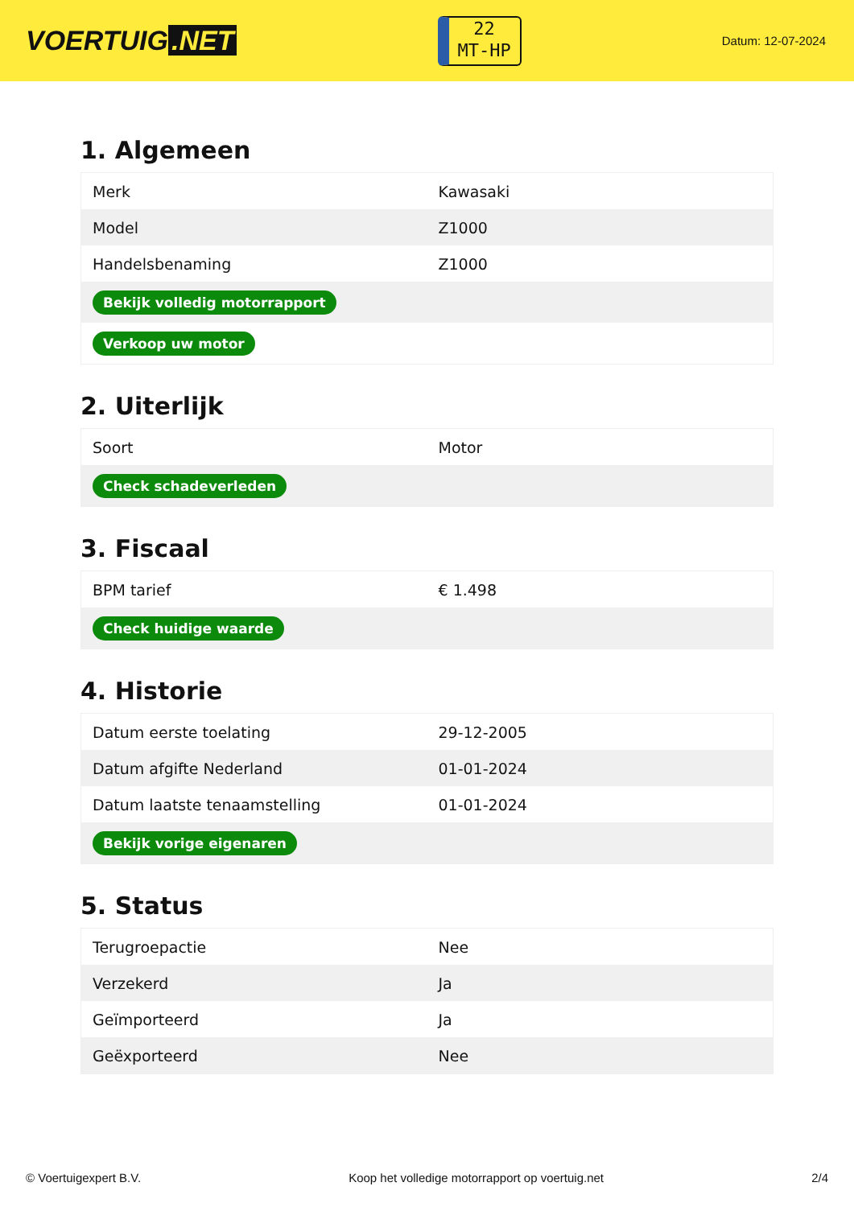VOERTUIG.NET
22
MT-HP
Datum: 12-07-2024
1. Algemeen
| Merk | Kawasaki |
| Model | Z1000 |
| Handelsbenaming | Z1000 |
| Bekijk volledig motorrapport | |
| Verkoop uw motor | |
2. Uiterlijk
| Soort | Motor |
| Check schadeverleden | |
3. Fiscaal
| BPM tarief | € 1.498 |
| Check huidige waarde | |
4. Historie
| Datum eerste toelating | 29-12-2005 |
| Datum afgifte Nederland | 01-01-2024 |
| Datum laatste tenaamstelling | 01-01-2024 |
| Bekijk vorige eigenaren | |
5. Status
| Terugroepactie | Nee |
| Verzekerd | Ja |
| Geïmporteerd | Ja |
| Geëxporteerd | Nee |
© Voertuigexpert B.V. Koop het volledige motorrapport op voertuig.net 2/4